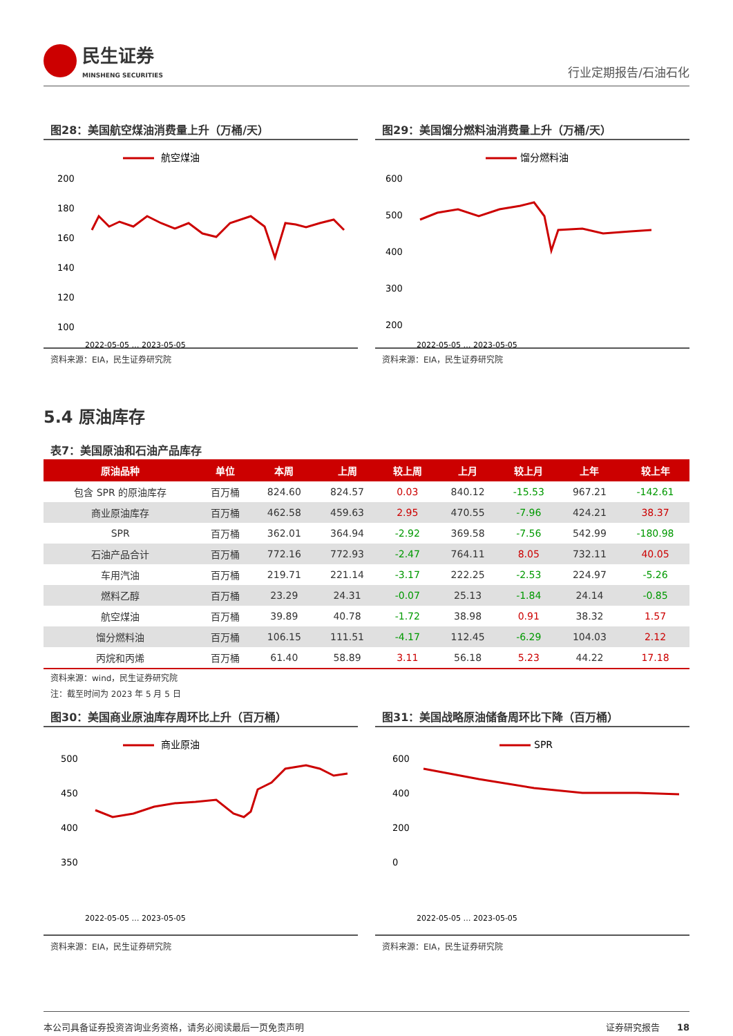民生证券
MINSHENG SECURITIES
行业定期报告/石油石化
图28：美国航空煤油消费量上升（万桶/天）
航空煤油
200
180
160
140
120
100
2022-05-05 … 2023-05-05
资料来源：EIA，民生证券研究院
图29：美国馏分燃料油消费量上升（万桶/天）
馏分燃料油
600
500
400
300
200
2022-05-05 … 2023-05-05
资料来源：EIA，民生证券研究院
5.4 原油库存
表7：美国原油和石油产品库存
| 原油品种 | 单位 | 本周 | 上周 | 较上周 | 上月 | 较上月 | 上年 | 较上年 |
| --- | --- | --- | --- | --- | --- | --- | --- | --- |
| 包含 SPR 的原油库存 | 百万桶 | 824.60 | 824.57 | 0.03 | 840.12 | -15.53 | 967.21 | -142.61 |
| 商业原油库存 | 百万桶 | 462.58 | 459.63 | 2.95 | 470.55 | -7.96 | 424.21 | 38.37 |
| SPR | 百万桶 | 362.01 | 364.94 | -2.92 | 369.58 | -7.56 | 542.99 | -180.98 |
| 石油产品合计 | 百万桶 | 772.16 | 772.93 | -2.47 | 764.11 | 8.05 | 732.11 | 40.05 |
| 车用汽油 | 百万桶 | 219.71 | 221.14 | -3.17 | 222.25 | -2.53 | 224.97 | -5.26 |
| 燃料乙醇 | 百万桶 | 23.29 | 24.31 | -0.07 | 25.13 | -1.84 | 24.14 | -0.85 |
| 航空煤油 | 百万桶 | 39.89 | 40.78 | -1.72 | 38.98 | 0.91 | 38.32 | 1.57 |
| 馏分燃料油 | 百万桶 | 106.15 | 111.51 | -4.17 | 112.45 | -6.29 | 104.03 | 2.12 |
| 丙烷和丙烯 | 百万桶 | 61.40 | 58.89 | 3.11 | 56.18 | 5.23 | 44.22 | 17.18 |
资料来源：wind，民生证券研究院
注：截至时间为 2023 年 5 月 5 日
图30：美国商业原油库存周环比上升（百万桶）
商业原油
500
450
400
350
2022-05-05 … 2023-05-05
资料来源：EIA，民生证券研究院
图31：美国战略原油储备周环比下降（百万桶）
SPR
600
400
200
0
2022-05-05 … 2023-05-05
资料来源：EIA，民生证券研究院
本公司具备证券投资咨询业务资格，请务必阅读最后一页免责声明 证券研究报告 18